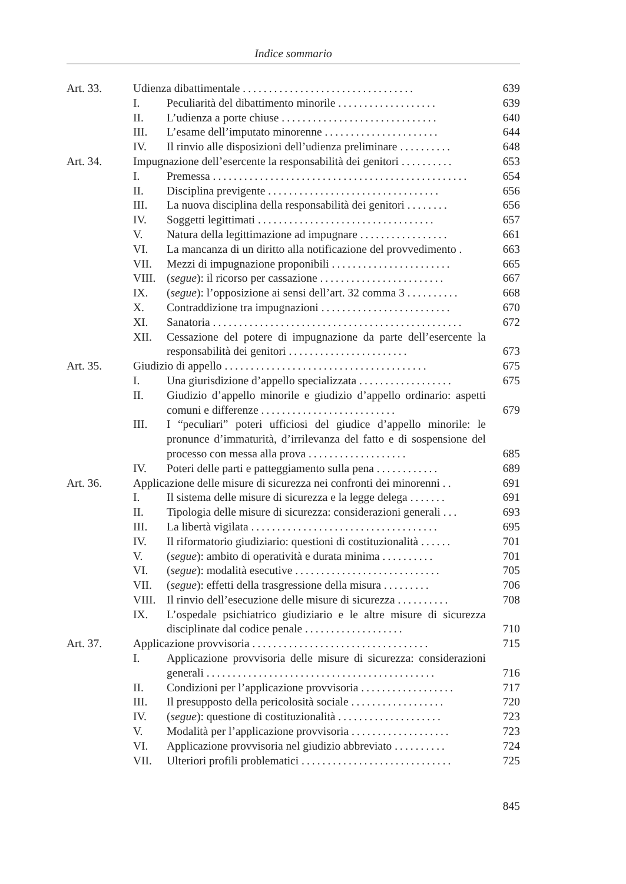Indice sommario
Art. 33. Udienza dibattimentale ................................. 639
I. Peculiarità del dibattimento minorile ................... 639
II. L’udienza a porte chiuse .............................. 640
III. L’esame dell’imputato minorenne ...................... 644
IV. Il rinvio alle disposizioni dell’udienza preliminare .......... 648
Art. 34. Impugnazione dell’esercente la responsabilità dei genitori .......... 653
I. Premessa ................................................. 654
II. Disciplina previgente ................................. 656
III. La nuova disciplina della responsabilità dei genitori ........ 656
IV. Soggetti legittimati .................................. 657
V. Natura della legittimazione ad impugnare ................. 661
VI. La mancanza di un diritto alla notificazione del provvedimento . 663
VII. Mezzi di impugnazione proponibili ....................... 665
VIII. (segue): il ricorso per cassazione ........................ 667
IX. (segue): l’opposizione ai sensi dell’art. 32 comma 3 .......... 668
X. Contraddizione tra impugnazioni ......................... 670
XI. Sanatoria ................................................ 672
XII. Cessazione del potere di impugnazione da parte dell’esercente la responsabilità dei genitori ....................... 673
Art. 35. Giudizio di appello ....................................... 675
I. Una giurisdizione d’appello specializzata .................. 675
II. Giudizio d’appello minorile e giudizio d’appello ordinario: aspetti comuni e differenze .......................... 679
III. I “peculiari” poteri ufficiosi del giudice d’appello minorile: le pronunce d’immaturità, d’irrilevanza del fatto e di sospensione del processo con messa alla prova ................... 685
IV. Poteri delle parti e patteggiamento sulla pena ............ 689
Art. 36. Applicazione delle misure di sicurezza nei confronti dei minorenni .. 691
I. Il sistema delle misure di sicurezza e la legge delega ....... 691
II. Tipologia delle misure di sicurezza: considerazioni generali ... 693
III. La libertà vigilata .................................... 695
IV. Il riformatorio giudiziario: questioni di costituzionalità ...... 701
V. (segue): ambito di operatività e durata minima .......... 701
VI. (segue): modalità esecutive ............................ 705
VII. (segue): effetti della trasgressione della misura ......... 706
VIII. Il rinvio dell’esecuzione delle misure di sicurezza .......... 708
IX. L’ospedale psichiatrico giudiziario e le altre misure di sicurezza disciplinate dal codice penale ................... 710
Art. 37. Applicazione provvisoria .................................. 715
I. Applicazione provvisoria delle misure di sicurezza: considerazioni generali ............................................ 716
II. Condizioni per l’applicazione provvisoria .................. 717
III. Il presupposto della pericolosità sociale .................. 720
IV. (segue): questione di costituzionalità .................... 723
V. Modalità per l’applicazione provvisoria ................... 723
VI. Applicazione provvisoria nel giudizio abbreviato .......... 724
VII. Ulteriori profili problematici ............................. 725
845